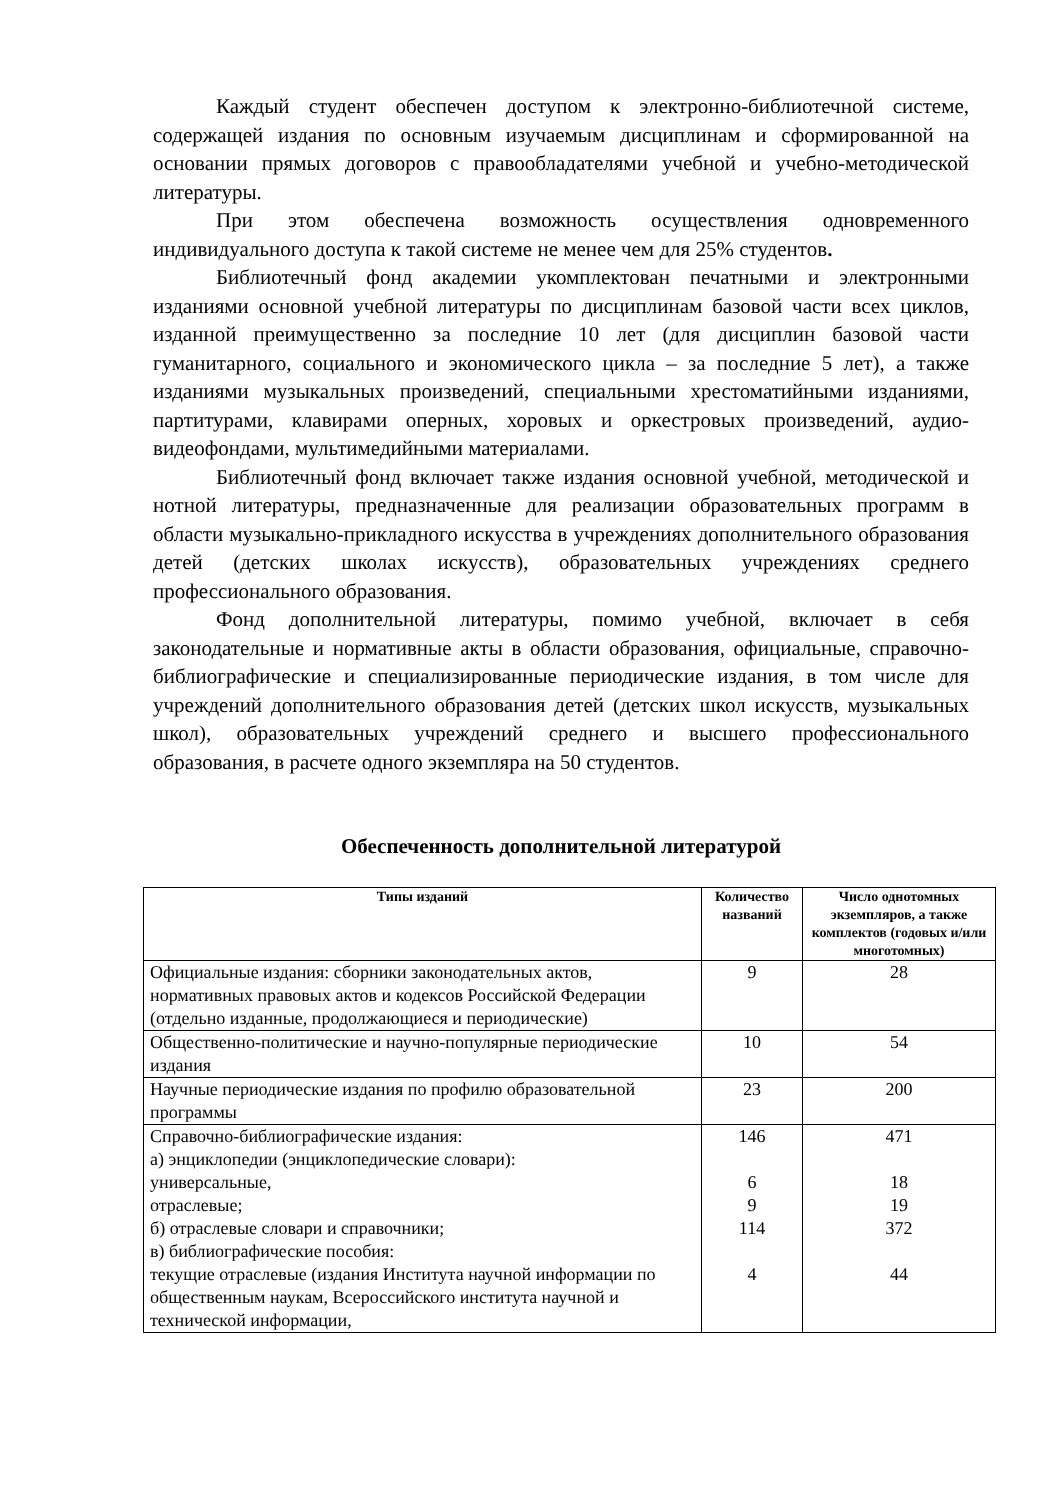Каждый студент обеспечен доступом к электронно-библиотечной системе, содержащей издания по основным изучаемым дисциплинам и сформированной на основании прямых договоров с правообладателями учебной и учебно-методической литературы.
При этом обеспечена возможность осуществления одновременного индивидуального доступа к такой системе не менее чем для 25% студентов.
Библиотечный фонд академии укомплектован печатными и электронными изданиями основной учебной литературы по дисциплинам базовой части всех циклов, изданной преимущественно за последние 10 лет (для дисциплин базовой части гуманитарного, социального и экономического цикла – за последние 5 лет), а также изданиями музыкальных произведений, специальными хрестоматийными изданиями, партитурами, клавирами оперных, хоровых и оркестровых произведений, аудио-видеофондами, мультимедийными материалами.
Библиотечный фонд включает также издания основной учебной, методической и нотной литературы, предназначенные для реализации образовательных программ в области музыкально-прикладного искусства в учреждениях дополнительного образования детей (детских школах искусств), образовательных учреждениях среднего профессионального образования.
Фонд дополнительной литературы, помимо учебной, включает в себя законодательные и нормативные акты в области образования, официальные, справочно-библиографические и специализированные периодические издания, в том числе для учреждений дополнительного образования детей (детских школ искусств, музыкальных школ), образовательных учреждений среднего и высшего профессионального образования, в расчете одного экземпляра на 50 студентов.
Обеспеченность дополнительной литературой
| Типы изданий | Количество названий | Число однотомных экземпляров, а также комплектов (годовых и/или многотомных) |
| --- | --- | --- |
| Официальные издания: сборники законодательных актов, нормативных правовых актов и кодексов Российской Федерации (отдельно изданные, продолжающиеся и периодические) | 9 | 28 |
| Общественно-политические и научно-популярные периодические издания | 10 | 54 |
| Научные периодические издания по профилю образовательной программы | 23 | 200 |
| Справочно-библиографические издания: а) энциклопедии (энциклопедические словари): универсальные, отраслевые; б) отраслевые словари и справочники; в) библиографические пособия: текущие отраслевые (издания Института научной информации по общественным наукам, Всероссийского института научной и технической информации, | 146 6 9 114 4 | 471 18 19 372 44 |